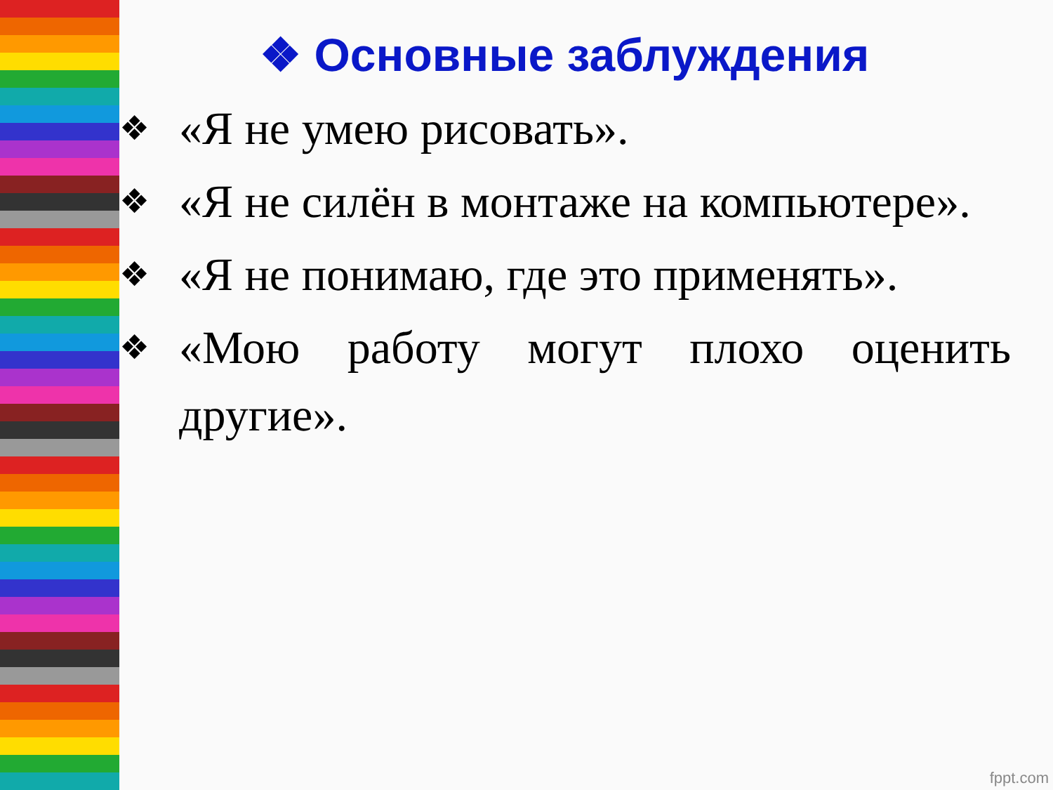❖ Основные заблуждения
❖ «Я не умею рисовать».
❖ «Я не силён в монтаже на компьютере».
❖ «Я не понимаю, где это применять».
❖ «Мою работу могут плохо оценить другие».
fppt.com